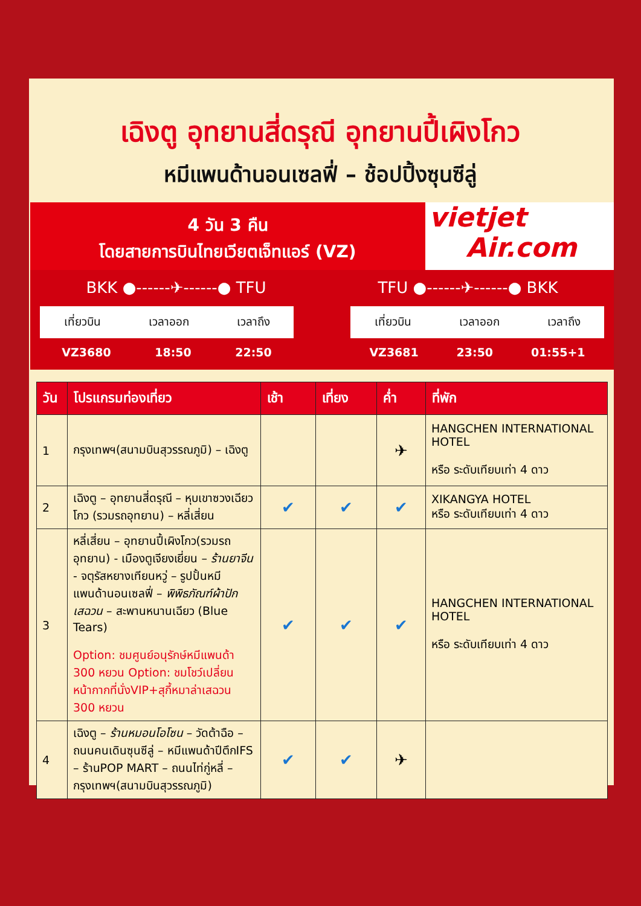เฉิงตู อุทยานสี่ดรุณี อุทยานปี้เผิงโกว
หมีแพนด้านอนเซลฟี่ – ช้อปปิ้งซุนซีลู่
4 วัน 3 คืน
โดยสายการบินไทยเวียตเจ็ทแอร์ (VZ)
vietjet
Air.com
BKK ●------✈------● TFU TFU ●------✈------● BKK
เที่ยวบิน เวลาออก เวลาถึง
VZ3680 18:50 22:50
เที่ยวบิน เวลาออก เวลาถึง
VZ3681 23:50 01:55+1
| วัน | โปรแกรมท่องเที่ยว | เช้า | เที่ยง | ค่ำ | ที่พัก |
| --- | --- | --- | --- | --- | --- |
| 1 | กรุงเทพฯ(สนามบินสุวรรณภูมิ) – เฉิงตู | | | ✈ | HANGCHEN INTERNATIONAL HOTEL หรือ ระดับเทียบเท่า 4 ดาว |
| 2 | เฉิงตู – อุทยานสี่ดรุณี – หุบเขาซวงเฉียวโกว (รวมรถอุทยาน) – หลี่เสี่ยน | ✔ | ✔ | ✔ | XIKANGYA HOTEL หรือ ระดับเทียบเท่า 4 ดาว |
| 3 | หลี่เสี่ยน – อุทยานปี้เผิงโกว(รวมรถอุทยาน) - เมืองตูเจียงเยี่ยน – ร้านยาจีน - จตุรัสหยางเทียนหวู่ – รูปปั้นหมีแพนด้านอนเซลฟี่ – พิพิธภัณฑ์ผ้าปักเสฉวน – สะพานหนานเฉียว (Blue Tears) Option: ชมศูนย์อนุรักษ์หมีแพนด้า 300 หยวน Option: ชมโชว์เปลี่ยนหน้ากากที่นั่งVIP+สุกี้หมาล่าเสฉวน 300 หยวน | ✔ | ✔ | ✔ | HANGCHEN INTERNATIONAL HOTEL หรือ ระดับเทียบเท่า 4 ดาว |
| 4 | เฉิงตู – ร้านหมอนโอโซน – วัดต้าฉือ – ถนนคนเดินซุนซีลู่ – หมีแพนด้าปีตึกIFS – ร้านPOP MART – ถนนไท่กู่หลี่ – กรุงเทพฯ(สนามบินสุวรรณภูมิ) | ✔ | ✔ | ✈ | |